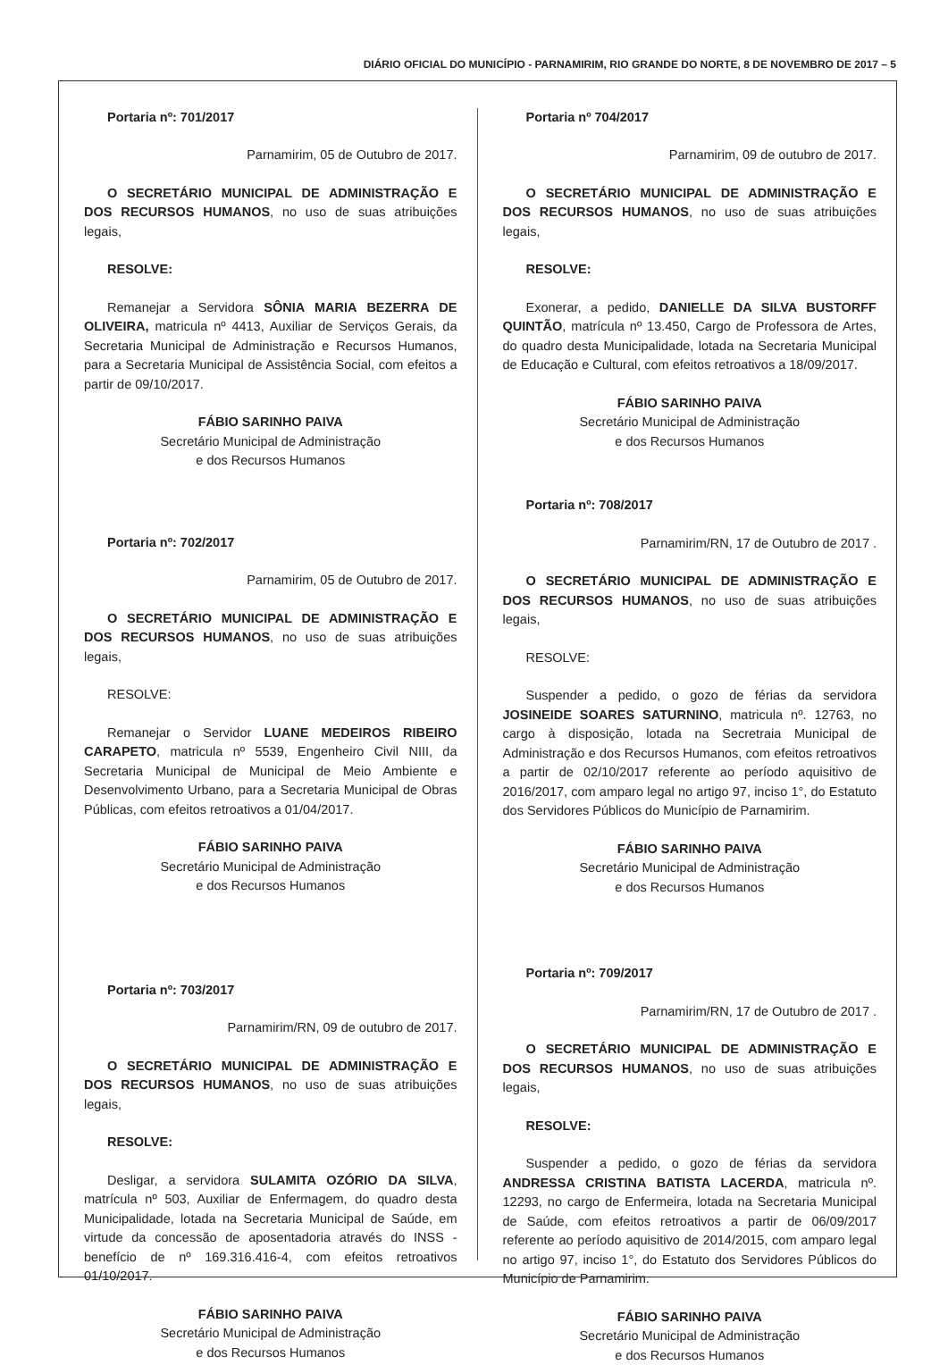DIÁRIO OFICIAL DO MUNICÍPIO - PARNAMIRIM, RIO GRANDE DO NORTE, 8 DE NOVEMBRO DE 2017 – 5
Portaria nº: 701/2017
Parnamirim, 05 de Outubro de 2017.
O SECRETÁRIO MUNICIPAL DE ADMINISTRAÇÃO E DOS RECURSOS HUMANOS, no uso de suas atribuições legais,
RESOLVE:
Remanejar a Servidora SÔNIA MARIA BEZERRA DE OLIVEIRA, matricula nº 4413, Auxiliar de Serviços Gerais, da Secretaria Municipal de Administração e Recursos Humanos, para a Secretaria Municipal de Assistência Social, com efeitos a partir de 09/10/2017.
FÁBIO SARINHO PAIVA
Secretário Municipal de Administração
e dos Recursos Humanos
Portaria nº: 702/2017
Parnamirim, 05 de Outubro de 2017.
O SECRETÁRIO MUNICIPAL DE ADMINISTRAÇÃO E DOS RECURSOS HUMANOS, no uso de suas atribuições legais,
RESOLVE:
Remanejar o Servidor LUANE MEDEIROS RIBEIRO CARAPETO, matricula nº 5539, Engenheiro Civil NIII, da Secretaria Municipal de Municipal de Meio Ambiente e Desenvolvimento Urbano, para a Secretaria Municipal de Obras Públicas, com efeitos retroativos a 01/04/2017.
FÁBIO SARINHO PAIVA
Secretário Municipal de Administração
e dos Recursos Humanos
Portaria nº: 703/2017
Parnamirim/RN, 09 de outubro de 2017.
O SECRETÁRIO MUNICIPAL DE ADMINISTRAÇÃO E DOS RECURSOS HUMANOS, no uso de suas atribuições legais,
RESOLVE:
Desligar, a servidora SULAMITA OZÓRIO DA SILVA, matrícula nº 503, Auxiliar de Enfermagem, do quadro desta Municipalidade, lotada na Secretaria Municipal de Saúde, em virtude da concessão de aposentadoria através do INSS - benefício de nº 169.316.416-4, com efeitos retroativos 01/10/2017.
FÁBIO SARINHO PAIVA
Secretário Municipal de Administração
e dos Recursos Humanos
Portaria nº 704/2017
Parnamirim, 09 de outubro de 2017.
O SECRETÁRIO MUNICIPAL DE ADMINISTRAÇÃO E DOS RECURSOS HUMANOS, no uso de suas atribuições legais,
RESOLVE:
Exonerar, a pedido, DANIELLE DA SILVA BUSTORFF QUINTÃO, matrícula nº 13.450, Cargo de Professora de Artes, do quadro desta Municipalidade, lotada na Secretaria Municipal de Educação e Cultural, com efeitos retroativos a 18/09/2017.
FÁBIO SARINHO PAIVA
Secretário Municipal de Administração
e dos Recursos Humanos
Portaria nº: 708/2017
Parnamirim/RN, 17 de Outubro de 2017 .
O SECRETÁRIO MUNICIPAL DE ADMINISTRAÇÃO E DOS RECURSOS HUMANOS, no uso de suas atribuições legais,
RESOLVE:
Suspender a pedido, o gozo de férias da servidora JOSINEIDE SOARES SATURNINO, matricula nº. 12763, no cargo à disposição, lotada na Secretraia Municipal de Administração e dos Recursos Humanos, com efeitos retroativos a partir de 02/10/2017 referente ao período aquisitivo de 2016/2017, com amparo legal no artigo 97, inciso 1°, do Estatuto dos Servidores Públicos do Município de Parnamirim.
FÁBIO SARINHO PAIVA
Secretário Municipal de Administração
e dos Recursos Humanos
Portaria nº: 709/2017
Parnamirim/RN, 17 de Outubro de 2017 .
O SECRETÁRIO MUNICIPAL DE ADMINISTRAÇÃO E DOS RECURSOS HUMANOS, no uso de suas atribuições legais,
RESOLVE:
Suspender a pedido, o gozo de férias da servidora ANDRESSA CRISTINA BATISTA LACERDA, matricula nº. 12293, no cargo de Enfermeira, lotada na Secretaria Municipal de Saúde, com efeitos retroativos a partir de 06/09/2017 referente ao período aquisitivo de 2014/2015, com amparo legal no artigo 97, inciso 1°, do Estatuto dos Servidores Públicos do Município de Parnamirim.
FÁBIO SARINHO PAIVA
Secretário Municipal de Administração
e dos Recursos Humanos